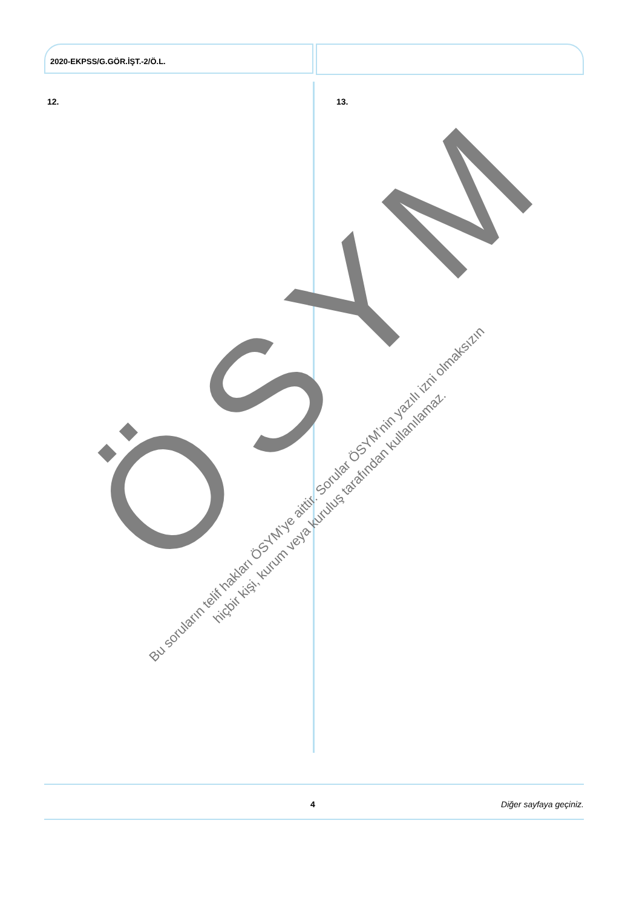2020-EKPSS/G.GÖR.İŞT.-2/Ö.L.
12. 13.
ÖSYM
Bu soruların telif hakları ÖSYM’ye aittir. Sorular ÖSYM’nin yazılı izni olmaksızın
hiçbir kişi, kurum veya kuruluş tarafından kullanılamaz.
4 Diğer sayfaya geçiniz.